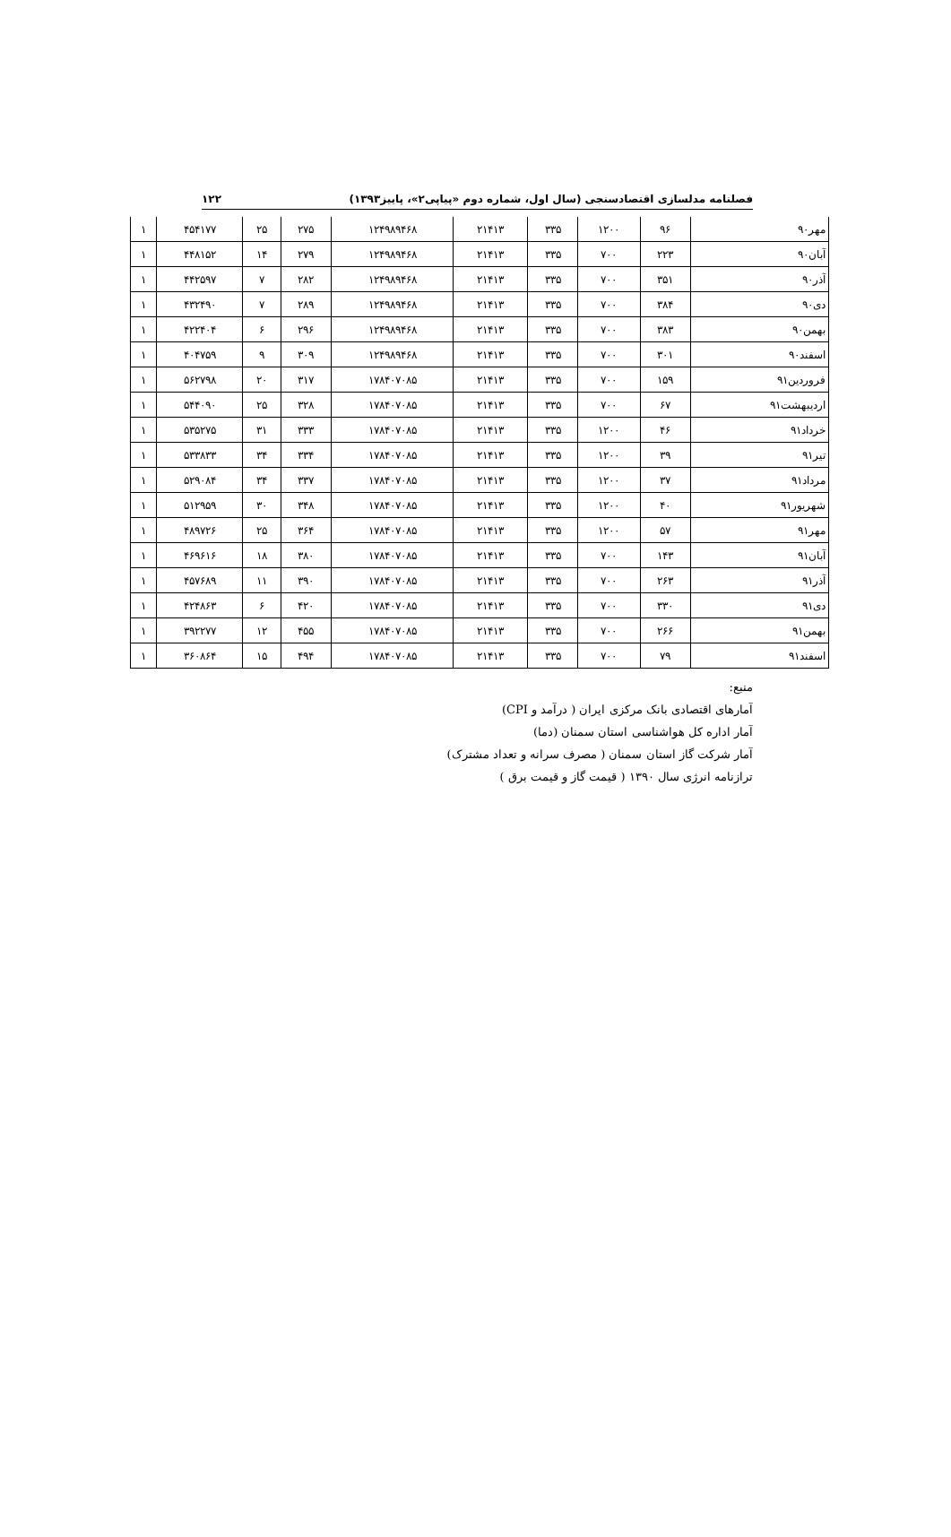فصلنامه مدلسازی اقتصادسنجی (سال اول، شماره دوم «پیاپی۲»، پاییز۱۳۹۳) ۱۲۲
| مهر۹۰ | ۹۶ | ۱۲۰۰ | ۳۳۵ | ۲۱۴۱۳ | ۱۲۴۹۸۹۴۶۸ | ۲۷۵ | ۲۵ | ۴۵۴۱۷۷ | ۱ |
| آبان۹۰ | ۲۲۳ | ۷۰۰ | ۳۳۵ | ۲۱۴۱۳ | ۱۲۴۹۸۹۴۶۸ | ۲۷۹ | ۱۴ | ۴۴۸۱۵۲ | ۱ |
| آذر۹۰ | ۳۵۱ | ۷۰۰ | ۳۳۵ | ۲۱۴۱۳ | ۱۲۴۹۸۹۴۶۸ | ۲۸۲ | ۷ | ۴۴۲۵۹۷ | ۱ |
| دی۹۰ | ۳۸۴ | ۷۰۰ | ۳۳۵ | ۲۱۴۱۳ | ۱۲۴۹۸۹۴۶۸ | ۲۸۹ | ۷ | ۴۳۲۴۹۰ | ۱ |
| بهمن۹۰ | ۳۸۳ | ۷۰۰ | ۳۳۵ | ۲۱۴۱۳ | ۱۲۴۹۸۹۴۶۸ | ۲۹۶ | ۶ | ۴۲۲۴۰۴ | ۱ |
| اسفند۹۰ | ۳۰۱ | ۷۰۰ | ۳۳۵ | ۲۱۴۱۳ | ۱۲۴۹۸۹۴۶۸ | ۳۰۹ | ۹ | ۴۰۴۷۵۹ | ۱ |
| فروردین۹۱ | ۱۵۹ | ۷۰۰ | ۳۳۵ | ۲۱۴۱۳ | ۱۷۸۴۰۷۰۸۵ | ۳۱۷ | ۲۰ | ۵۶۲۷۹۸ | ۱ |
| اردیبهشت۹۱ | ۶۷ | ۷۰۰ | ۳۳۵ | ۲۱۴۱۳ | ۱۷۸۴۰۷۰۸۵ | ۳۲۸ | ۲۵ | ۵۴۴۰۹۰ | ۱ |
| خرداد۹۱ | ۴۶ | ۱۲۰۰ | ۳۳۵ | ۲۱۴۱۳ | ۱۷۸۴۰۷۰۸۵ | ۳۳۳ | ۳۱ | ۵۳۵۲۷۵ | ۱ |
| تیر۹۱ | ۳۹ | ۱۲۰۰ | ۳۳۵ | ۲۱۴۱۳ | ۱۷۸۴۰۷۰۸۵ | ۳۳۴ | ۳۴ | ۵۳۳۸۳۳ | ۱ |
| مرداد۹۱ | ۳۷ | ۱۲۰۰ | ۳۳۵ | ۲۱۴۱۳ | ۱۷۸۴۰۷۰۸۵ | ۳۳۷ | ۳۴ | ۵۲۹۰۸۴ | ۱ |
| شهریور۹۱ | ۴۰ | ۱۲۰۰ | ۳۳۵ | ۲۱۴۱۳ | ۱۷۸۴۰۷۰۸۵ | ۳۴۸ | ۳۰ | ۵۱۲۹۵۹ | ۱ |
| مهر۹۱ | ۵۷ | ۱۲۰۰ | ۳۳۵ | ۲۱۴۱۳ | ۱۷۸۴۰۷۰۸۵ | ۳۶۴ | ۲۵ | ۴۸۹۷۲۶ | ۱ |
| آبان۹۱ | ۱۴۳ | ۷۰۰ | ۳۳۵ | ۲۱۴۱۳ | ۱۷۸۴۰۷۰۸۵ | ۳۸۰ | ۱۸ | ۴۶۹۶۱۶ | ۱ |
| آذر۹۱ | ۲۶۳ | ۷۰۰ | ۳۳۵ | ۲۱۴۱۳ | ۱۷۸۴۰۷۰۸۵ | ۳۹۰ | ۱۱ | ۴۵۷۶۸۹ | ۱ |
| دی۹۱ | ۳۳۰ | ۷۰۰ | ۳۳۵ | ۲۱۴۱۳ | ۱۷۸۴۰۷۰۸۵ | ۴۲۰ | ۶ | ۴۲۴۸۶۳ | ۱ |
| بهمن۹۱ | ۲۶۶ | ۷۰۰ | ۳۳۵ | ۲۱۴۱۳ | ۱۷۸۴۰۷۰۸۵ | ۴۵۵ | ۱۲ | ۳۹۲۲۷۷ | ۱ |
| اسفند۹۱ | ۷۹ | ۷۰۰ | ۳۳۵ | ۲۱۴۱۳ | ۱۷۸۴۰۷۰۸۵ | ۴۹۴ | ۱۵ | ۳۶۰۸۶۴ | ۱ |
منبع:
آمارهای اقتصادی بانک مرکزی ایران ( درآمد و CPI)
آمار اداره کل هواشناسی استان سمنان (دما)
آمار شرکت گاز استان سمنان ( مصرف سرانه و تعداد مشترک)
ترازنامه انرژی سال ۱۳۹۰ ( قیمت گاز و قیمت برق )